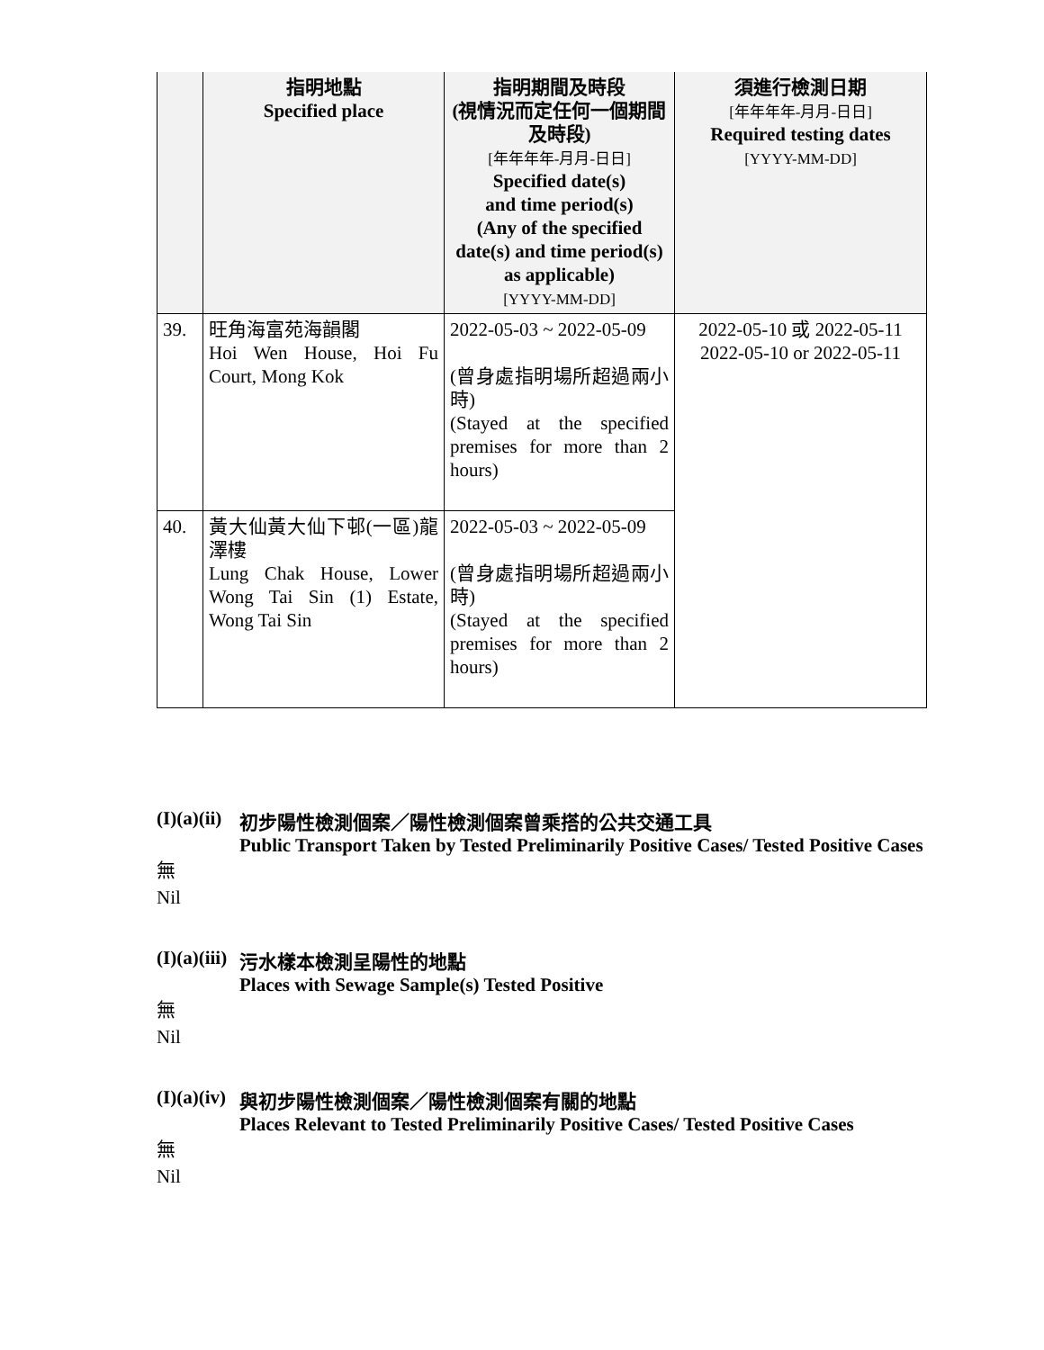| | 指明地點 Specified place | 指明期間及時段 (視情況而定任何一個期間及時段) [年年年年-月月-日日] Specified date(s) and time period(s) (Any of the specified date(s) and time period(s) as applicable) [YYYY-MM-DD] | 須進行檢測日期 [年年年年-月月-日日] Required testing dates [YYYY-MM-DD] |
| --- | --- | --- | --- |
| 39. | 旺角海富苑海韻閣 Hoi Wen House, Hoi Fu Court, Mong Kok | 2022-05-03 ~ 2022-05-09 (曾身處指明場所超過兩小時) (Stayed at the specified premises for more than 2 hours) | 2022-05-10 或 2022-05-11 2022-05-10 or 2022-05-11 |
| 40. | 黃大仙黃大仙下邨(一區)龍澤樓 Lung Chak House, Lower Wong Tai Sin (1) Estate, Wong Tai Sin | 2022-05-03 ~ 2022-05-09 (曾身處指明場所超過兩小時) (Stayed at the specified premises for more than 2 hours) | |
(I)(a)(ii) 初步陽性檢測個案／陽性檢測個案曾乘搭的公共交通工具
Public Transport Taken by Tested Preliminarily Positive Cases/ Tested Positive Cases
無
Nil
(I)(a)(iii) 污水樣本檢測呈陽性的地點
Places with Sewage Sample(s) Tested Positive
無
Nil
(I)(a)(iv) 與初步陽性檢測個案／陽性檢測個案有關的地點
Places Relevant to Tested Preliminarily Positive Cases/ Tested Positive Cases
無
Nil